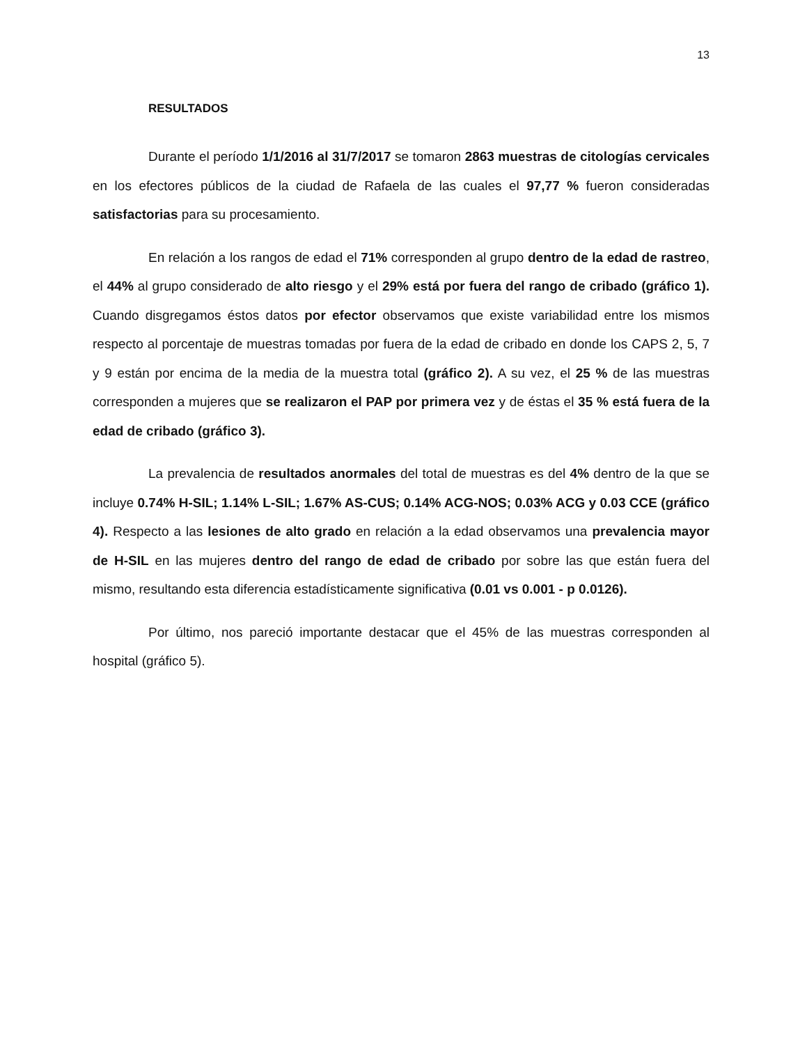13
RESULTADOS
Durante el período 1/1/2016 al 31/7/2017 se tomaron 2863 muestras de citologías cervicales en los efectores públicos de la ciudad de Rafaela de las cuales el 97,77 % fueron consideradas satisfactorias para su procesamiento.
En relación a los rangos de edad el 71% corresponden al grupo dentro de la edad de rastreo, el 44% al grupo considerado de alto riesgo y el 29% está por fuera del rango de cribado (gráfico 1). Cuando disgregamos éstos datos por efector observamos que existe variabilidad entre los mismos respecto al porcentaje de muestras tomadas por fuera de la edad de cribado en donde los CAPS 2, 5, 7 y 9 están por encima de la media de la muestra total (gráfico 2). A su vez, el 25 % de las muestras corresponden a mujeres que se realizaron el PAP por primera vez y de éstas el 35 % está fuera de la edad de cribado (gráfico 3).
La prevalencia de resultados anormales del total de muestras es del 4% dentro de la que se incluye 0.74% H-SIL; 1.14% L-SIL; 1.67% AS-CUS; 0.14% ACG-NOS; 0.03% ACG y 0.03 CCE (gráfico 4). Respecto a las lesiones de alto grado en relación a la edad observamos una prevalencia mayor de H-SIL en las mujeres dentro del rango de edad de cribado por sobre las que están fuera del mismo, resultando esta diferencia estadísticamente significativa (0.01 vs 0.001 - p 0.0126).
Por último, nos pareció importante destacar que el 45% de las muestras corresponden al hospital (gráfico 5).